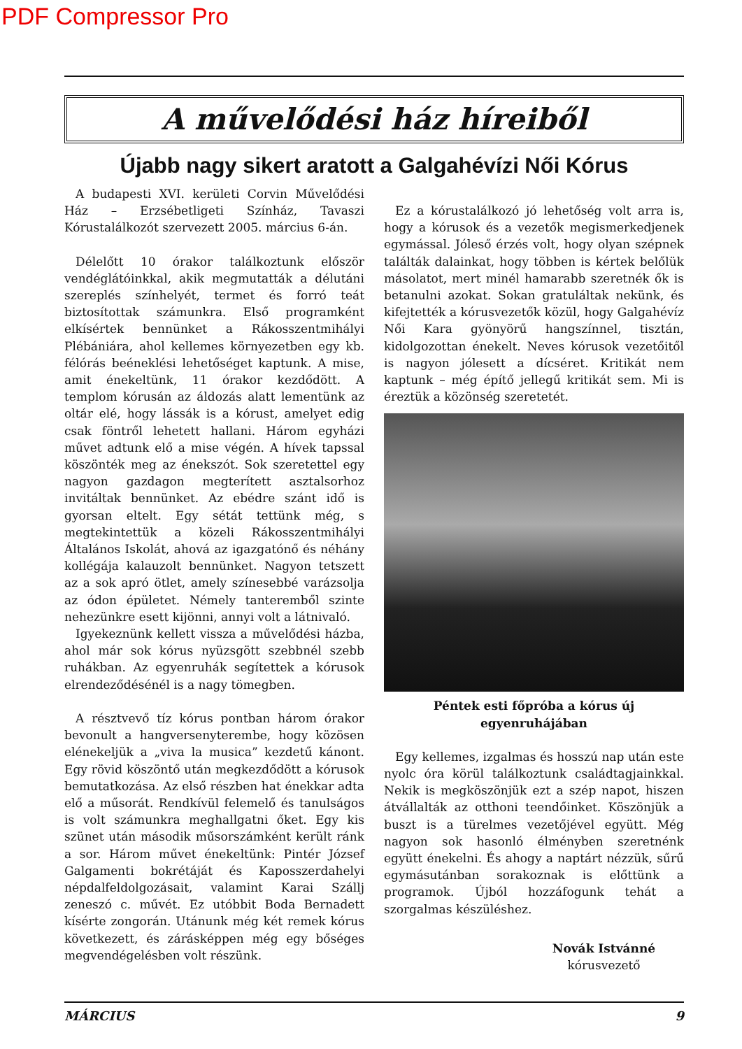PDF Compressor Pro
A művelődési ház híreiből
Újabb nagy sikert aratott a Galgahévízi Női Kórus
A budapesti XVI. kerületi Corvin Művelődési Ház – Erzsébetligeti Színház, Tavaszi Kórustalálkozót szervezett 2005. március 6-án.
Délelőtt 10 órakor találkoztunk először vendéglátóinkkal, akik megmutatták a délutáni szereplés színhelyét, termet és forró teát biztosítottak számunkra. Első programként elkísértek bennünket a Rákosszentmihályi Plébániára, ahol kellemes környezetben egy kb. félórás beéneklési lehetőséget kaptunk. A mise, amit énekeltünk, 11 órakor kezdődött. A templom kórusán az áldozás alatt lementünk az oltár elé, hogy lássák is a kórust, amelyet edig csak föntről lehetett hallani. Három egyházi művet adtunk elő a mise végén. A hívek tapssal köszönték meg az énekszót. Sok szeretettel egy nagyon gazdagon megterített asztalsorhoz invitáltak bennünket. Az ebédre szánt idő is gyorsan eltelt. Egy sétát tettünk még, s megtekintettük a közeli Rákosszentmihályi Általános Iskolát, ahová az igazgatónő és néhány kollégája kalauzolt bennünket. Nagyon tetszett az a sok apró ötlet, amely színesebbé varázsolja az ódon épületet. Némely tanteremből szinte nehezünkre esett kijönni, annyi volt a látnivaló.
Igyekeznünk kellett vissza a művelődési házba, ahol már sok kórus nyüzsgött szebbnél szebb ruhákban. Az egyenruhák segítettek a kórusok elrendeződésénél is a nagy tömegben.
A résztvevő tíz kórus pontban három órakor bevonult a hangversenyterembe, hogy közösen elénekeljük a „viva la musica” kezdetű kánont. Egy rövid köszöntő után megkezdődött a kórusok bemutatkozása. Az első részben hat énekkar adta elő a műsorát. Rendkívül felemelő és tanulságos is volt számunkra meghallgatni őket. Egy kis szünet után második műsorszámként került ránk a sor. Három művet énekeltünk: Pintér József Galgamenti bokrétáját és Kaposszerdahelyi népdalfeldolgozásait, valamint Karai Szállj zeneszó c. művét. Ez utóbbit Boda Bernadett kísérte zongorán. Utánunk még két remek kórus következett, és zárásképpen még egy bőséges megvendégelésben volt részünk.
Ez a kórustalálkozó jó lehetőség volt arra is, hogy a kórusok és a vezetők megismerkedjenek egymással. Jóleső érzés volt, hogy olyan szépnek találták dalainkat, hogy többen is kértek belőlük másolatot, mert minél hamarabb szeretnék ők is betanulni azokat. Sokan gratuláltak nekünk, és kifejtették a kórusvezetők közül, hogy Galgahévíz Női Kara gyönyörű hangszínnel, tisztán, kidolgozottan énekelt. Neves kórusok vezetőitől is nagyon jólesett a dícséret. Kritikát nem kaptunk – még építő jellegű kritikát sem. Mi is éreztük a közönség szeretetét.
Péntek esti főpróba a kórus új egyenruhájában
Egy kellemes, izgalmas és hosszú nap után este nyolc óra körül találkoztunk családtagjainkkal. Nekik is megköszönjük ezt a szép napot, hiszen átvállalták az otthoni teendőinket. Köszönjük a buszt is a türelmes vezetőjével együtt. Még nagyon sok hasonló élményben szeretnénk együtt énekelni. És ahogy a naptárt nézzük, sűrű egymásutánban sorakoznak is előttünk a programok. Újból hozzáfogunk tehát a szorgalmas készüléshez.
Novák Istvánné
kórusvezető
MÁRCIUS 9